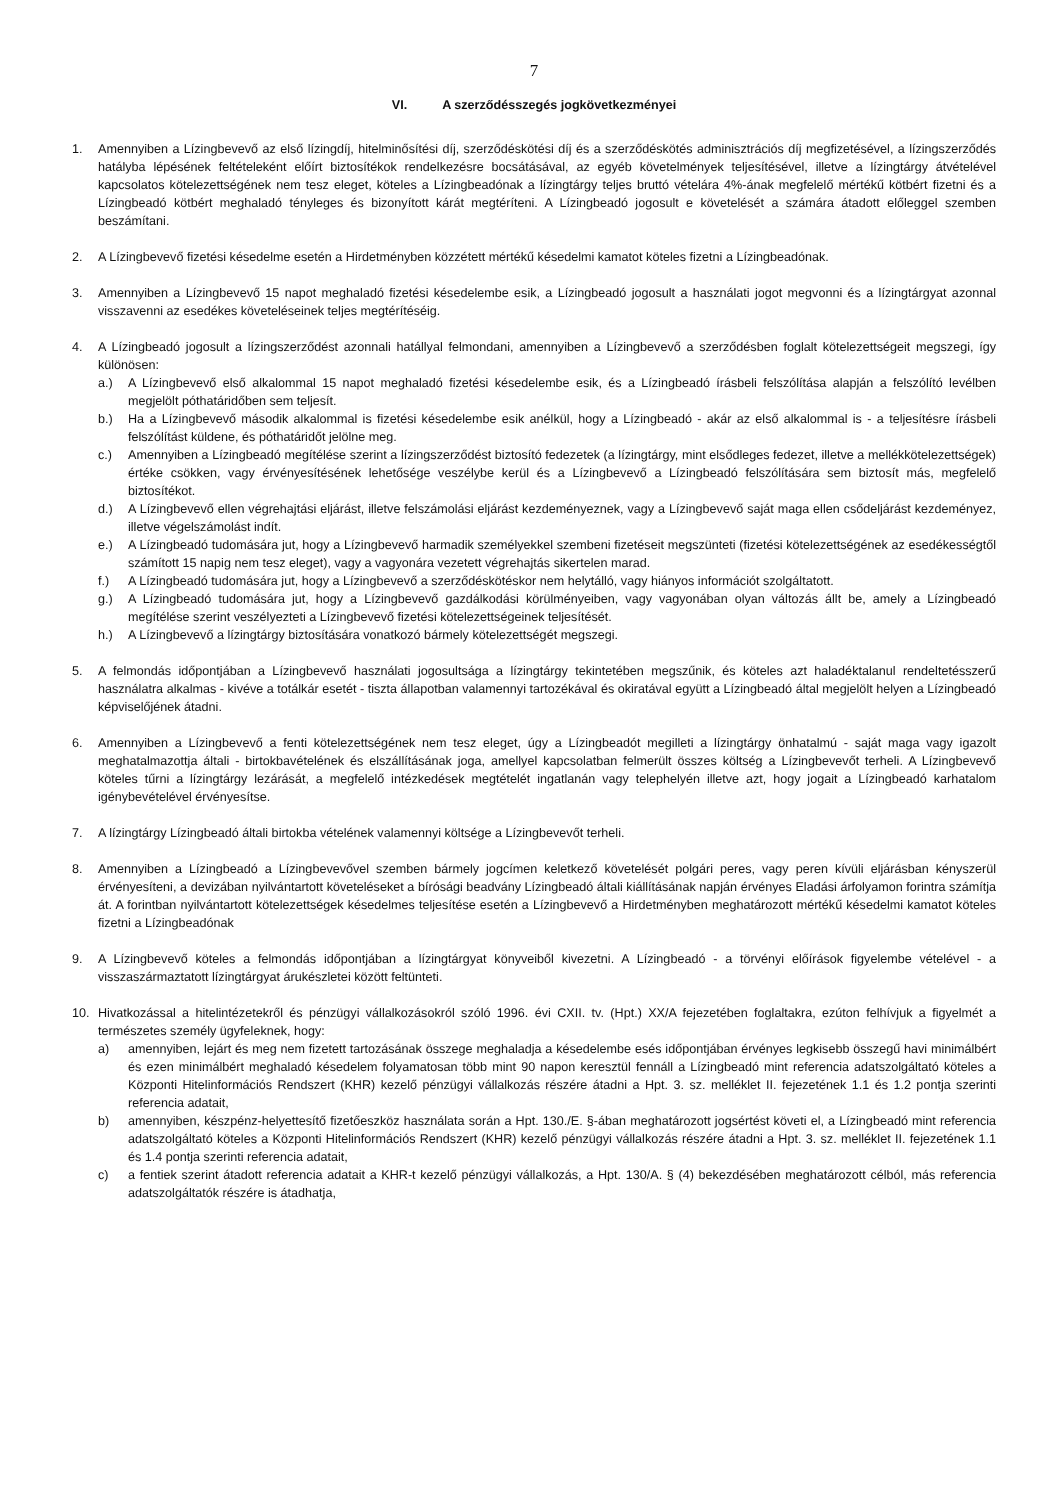7
VI. A szerződésszegés jogkövetkezményei
1. Amennyiben a Lízingbevevő az első lízingdíj, hitelminősítési díj, szerződéskötési díj és a szerződéskötés adminisztrációs díj megfizetésével, a lízingszerződés hatályba lépésének feltételeként előírt biztosítékok rendelkezésre bocsátásával, az egyéb követelmények teljesítésével, illetve a lízingtárgy átvételével kapcsolatos kötelezettségének nem tesz eleget, köteles a Lízingbeadónak a lízingtárgy teljes bruttó vételára 4%-ának megfelelő mértékű kötbért fizetni és a Lízingbeadó kötbért meghaladó tényleges és bizonyított kárát megtéríteni. A Lízingbeadó jogosult e követelését a számára átadott előleggel szemben beszámítani.
2. A Lízingbevevő fizetési késedelme esetén a Hirdetményben közzétett mértékű késedelmi kamatot köteles fizetni a Lízingbeadónak.
3. Amennyiben a Lízingbevevő 15 napot meghaladó fizetési késedelembe esik, a Lízingbeadó jogosult a használati jogot megvonni és a lízingtárgyat azonnal visszavenni az esedékes követeléseinek teljes megtérítéséig.
4. A Lízingbeadó jogosult a lízingszerződést azonnali hatállyal felmondani, amennyiben a Lízingbevevő a szerződésben foglalt kötelezettségeit megszegi, így különösen:
a.) A Lízingbevevő első alkalommal 15 napot meghaladó fizetési késedelembe esik, és a Lízingbeadó írásbeli felszólítása alapján a felszólító levélben megjelölt póthatáridőben sem teljesít.
b.) Ha a Lízingbevevő második alkalommal is fizetési késedelembe esik anélkül, hogy a Lízingbeadó - akár az első alkalommal is - a teljesítésre írásbeli felszólítást küldene, és póthatáridőt jelölne meg.
c.) Amennyiben a Lízingbeadó megítélése szerint a lízingszerződést biztosító fedezetek (a lízingtárgy, mint elsődleges fedezet, illetve a mellékkötelezettségek) értéke csökken, vagy érvényesítésének lehetősége veszélybe kerül és a Lízingbevevő a Lízingbeadó felszólítására sem biztosít más, megfelelő biztosítékot.
d.) A Lízingbevevő ellen végrehajtási eljárást, illetve felszámolási eljárást kezdeményeznek, vagy a Lízingbevevő saját maga ellen csődeljárást kezdeményez, illetve végelszámolást indít.
e.) A Lízingbeadó tudomására jut, hogy a Lízingbevevő harmadik személyekkel szembeni fizetéseit megszünteti (fizetési kötelezettségének az esedékességtől számított 15 napig nem tesz eleget), vagy a vagyonára vezetett végrehajtás sikertelen marad.
f.) A Lízingbeadó tudomására jut, hogy a Lízingbevevő a szerződéskötéskor nem helytálló, vagy hiányos információt szolgáltatott.
g.) A Lízingbeadó tudomására jut, hogy a Lízingbevevő gazdálkodási körülményeiben, vagy vagyonában olyan változás állt be, amely a Lízingbeadó megítélése szerint veszélyezteti a Lízingbevevő fizetési kötelezettségeinek teljesítését.
h.) A Lízingbevevő a lízingtárgy biztosítására vonatkozó bármely kötelezettségét megszegi.
5. A felmondás időpontjában a Lízingbevevő használati jogosultsága a lízingtárgy tekintetében megszűnik, és köteles azt haladéktalanul rendeltetésszerű használatra alkalmas - kivéve a totálkár esetét - tiszta állapotban valamennyi tartozékával és okiratával együtt a Lízingbeadó által megjelölt helyen a Lízingbeadó képviselőjének átadni.
6. Amennyiben a Lízingbevevő a fenti kötelezettségének nem tesz eleget, úgy a Lízingbeadót megilleti a lízingtárgy önhatalmú - saját maga vagy igazolt meghatalmazottja általi - birtokbavételének és elszállításának joga, amellyel kapcsolatban felmerült összes költség a Lízingbevevőt terheli. A Lízingbevevő köteles tűrni a lízingtárgy lezárását, a megfelelő intézkedések megtételét ingatlanán vagy telephelyén illetve azt, hogy jogait a Lízingbeadó karhatalom igénybevételével érvényesítse.
7. A lízingtárgy Lízingbeadó általi birtokba vételének valamennyi költsége a Lízingbevevőt terheli.
8. Amennyiben a Lízingbeadó a Lízingbevevővel szemben bármely jogcímen keletkező követelését polgári peres, vagy peren kívüli eljárásban kényszerül érvényesíteni, a devizában nyilvántartott követeléseket a bírósági beadvány Lízingbeadó általi kiállításának napján érvényes Eladási árfolyamon forintra számítja át. A forintban nyilvántartott kötelezettségek késedelmes teljesítése esetén a Lízingbevevő a Hirdetményben meghatározott mértékű késedelmi kamatot köteles fizetni a Lízingbeadónak
9. A Lízingbevevő köteles a felmondás időpontjában a lízingtárgyat könyveiből kivezetni. A Lízingbeadó - a törvényi előírások figyelembe vételével - a visszaszármaztatott lízingtárgyat árukészletei között feltünteti.
10. Hivatkozással a hitelintézetekről és pénzügyi vállalkozásokról szóló 1996. évi CXII. tv. (Hpt.) XX/A fejezetében foglaltakra, ezúton felhívjuk a figyelmét a természetes személy ügyfeleknek, hogy:
a) amennyiben, lejárt és meg nem fizetett tartozásának összege meghaladja a késedelembe esés időpontjában érvényes legkisebb összegű havi minimálbért és ezen minimálbért meghaladó késedelem folyamatosan több mint 90 napon keresztül fennáll a Lízingbeadó mint referencia adatszolgáltató köteles a Központi Hitelinformációs Rendszert (KHR) kezelő pénzügyi vállalkozás részére átadni a Hpt. 3. sz. melléklet II. fejezetének 1.1 és 1.2 pontja szerinti referencia adatait,
b) amennyiben, készpénz-helyettesítő fizetőeszköz használata során a Hpt. 130./E. §-ában meghatározott jogsértést követi el, a Lízingbeadó mint referencia adatszolgáltató köteles a Központi Hitelinformációs Rendszert (KHR) kezelő pénzügyi vállalkozás részére átadni a Hpt. 3. sz. melléklet II. fejezetének 1.1 és 1.4 pontja szerinti referencia adatait,
c) a fentiek szerint átadott referencia adatait a KHR-t kezelő pénzügyi vállalkozás, a Hpt. 130/A. § (4) bekezdésében meghatározott célból, más referencia adatszolgáltatók részére is átadhatja,